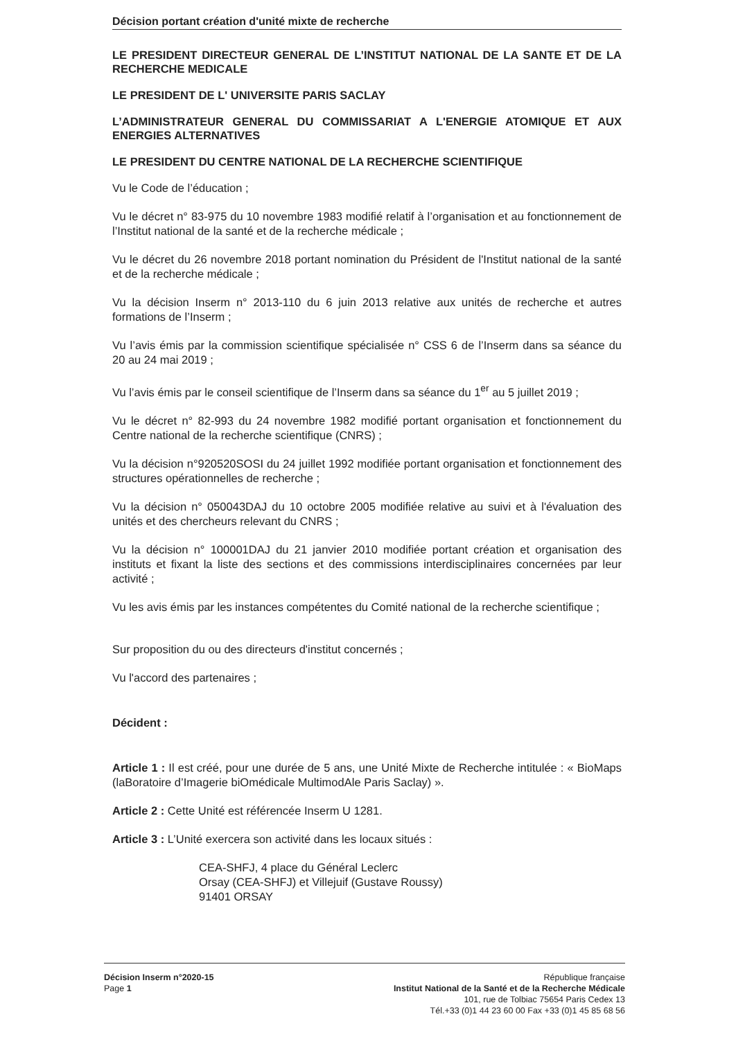Décision portant création d'unité mixte de recherche
LE PRESIDENT DIRECTEUR GENERAL DE L’INSTITUT NATIONAL DE LA SANTE ET DE LA RECHERCHE MEDICALE
LE PRESIDENT DE L' UNIVERSITE PARIS SACLAY
L’ADMINISTRATEUR GENERAL DU COMMISSARIAT A L'ENERGIE ATOMIQUE ET AUX ENERGIES ALTERNATIVES
LE PRESIDENT DU CENTRE NATIONAL DE LA RECHERCHE SCIENTIFIQUE
Vu le Code de l’éducation ;
Vu le décret n° 83-975 du 10 novembre 1983 modifié relatif à l’organisation et au fonctionnement de l’Institut national de la santé et de la recherche médicale ;
Vu le décret du 26 novembre 2018 portant nomination du Président de l'Institut national de la santé et de la recherche médicale ;
Vu la décision Inserm n° 2013-110 du 6 juin 2013 relative aux unités de recherche et autres formations de l’Inserm ;
Vu l’avis émis par la commission scientifique spécialisée n° CSS 6 de l’Inserm dans sa séance du 20 au 24 mai 2019 ;
Vu l’avis émis par le conseil scientifique de l’Inserm dans sa séance du 1<sup>er</sup> au 5 juillet 2019 ;
Vu le décret n° 82-993 du 24 novembre 1982 modifié portant organisation et fonctionnement du Centre national de la recherche scientifique (CNRS) ;
Vu la décision n°920520SOSI du 24 juillet 1992 modifiée portant organisation et fonctionnement des structures opérationnelles de recherche ;
Vu la décision n° 050043DAJ du 10 octobre 2005 modifiée relative au suivi et à l'évaluation des unités et des chercheurs relevant du CNRS ;
Vu la décision n° 100001DAJ du 21 janvier 2010 modifiée portant création et organisation des instituts et fixant la liste des sections et des commissions interdisciplinaires concernées par leur activité ;
Vu les avis émis par les instances compétentes du Comité national de la recherche scientifique ;
Sur proposition du ou des directeurs d'institut concernés ;
Vu l'accord des partenaires ;
Décident :
Article 1 : Il est créé, pour une durée de 5 ans, une Unité Mixte de Recherche intitulée : « BioMaps (laBoratoire d’Imagerie biOmédicale MultimodAle Paris Saclay) ».
Article 2 : Cette Unité est référencée Inserm U 1281.
Article 3 : L’Unité exercera son activité dans les locaux situés :
CEA-SHFJ, 4 place du Général Leclerc
Orsay (CEA-SHFJ) et Villejuif (Gustave Roussy)
91401 ORSAY
Décision Inserm n°2020-15
Page 1
République française
Institut National de la Santé et de la Recherche Médicale
101, rue de Tolbiac 75654 Paris Cedex 13
Tél.+33 (0)1 44 23 60 00 Fax +33 (0)1 45 85 68 56